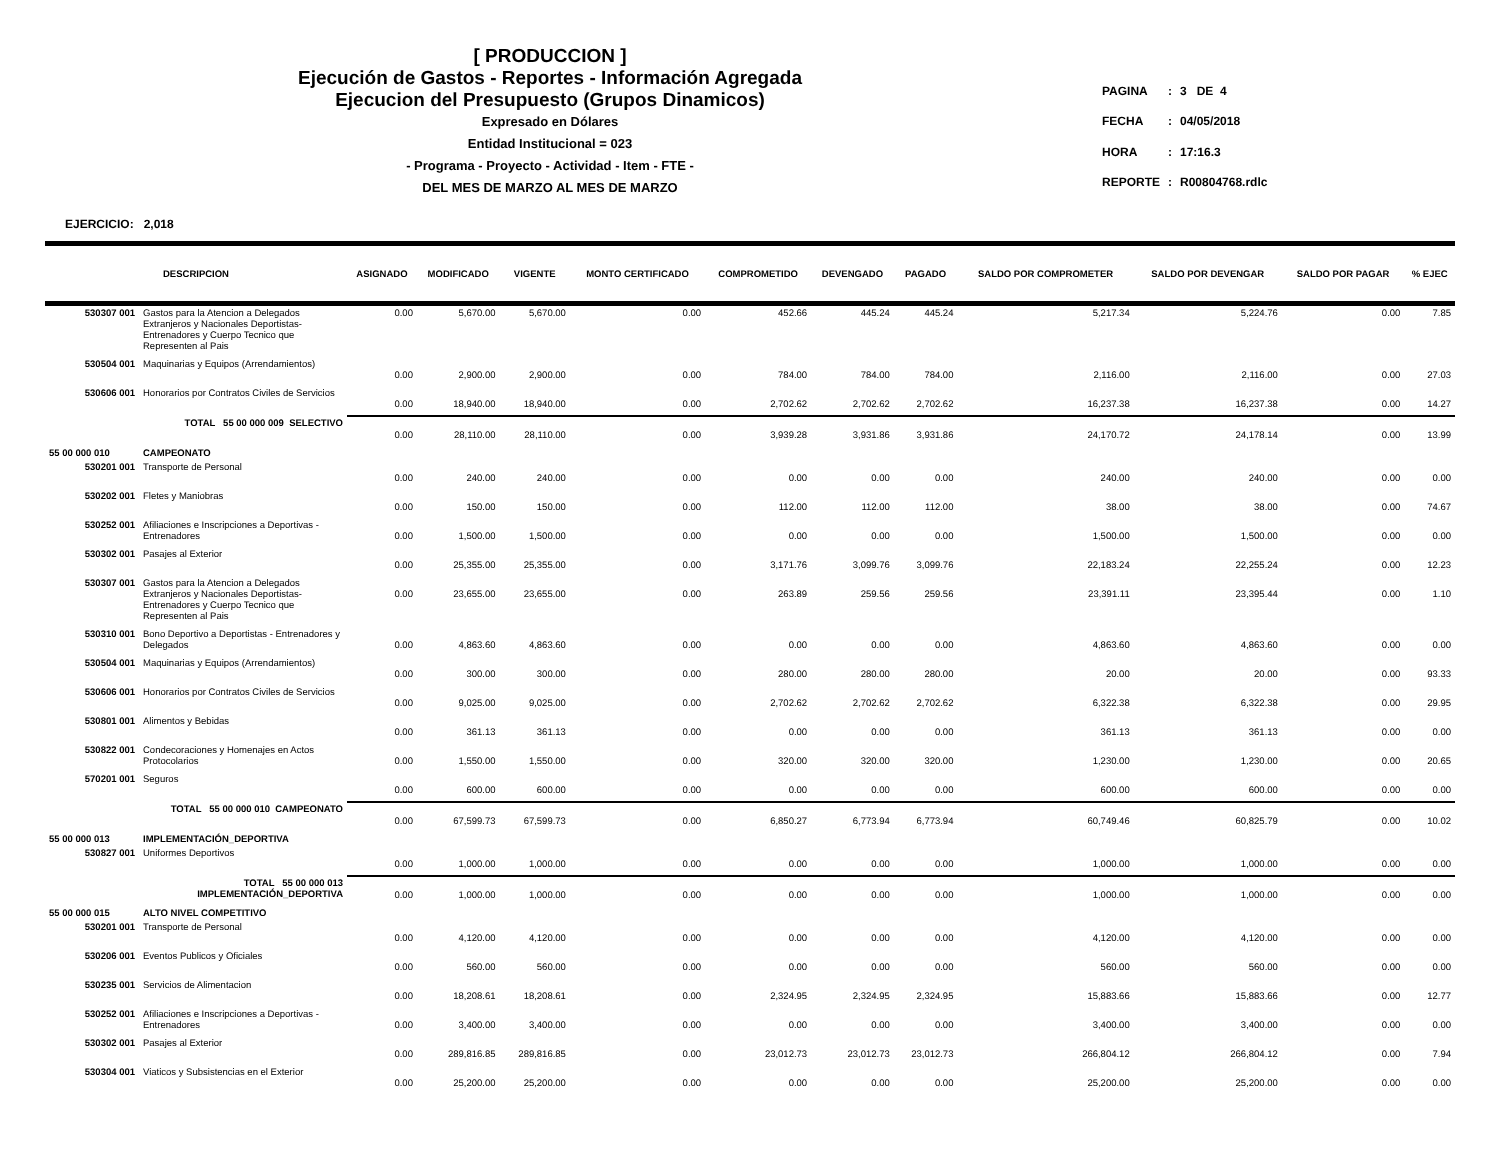[ PRODUCCION ]
Ejecución de Gastos - Reportes - Información Agregada
Ejecucion del Presupuesto (Grupos Dinamicos)
Expresado en Dólares
Entidad Institucional = 023
- Programa - Proyecto - Actividad - Item - FTE -
DEL MES DE MARZO AL MES DE MARZO
| PAGINA | : | 3 DE 4 |
| FECHA | : | 04/05/2018 |
| HORA | : | 17:16.3 |
| REPORTE | : | R00804768.rdlc |
EJERCICIO: 2,018
| DESCRIPCION | | ASIGNADO | MODIFICADO | VIGENTE | MONTO CERTIFICADO | COMPROMETIDO | DEVENGADO | PAGADO | SALDO POR COMPROMETER | SALDO POR DEVENGAR | SALDO POR PAGAR | % EJEC |
| --- | --- | --- | --- | --- | --- | --- | --- | --- | --- | --- | --- | --- |
| 530307 001 | Gastos para la Atencion a Delegados Extranjeros y Nacionales Deportistas-Entrenadores y Cuerpo Tecnico que Representen al Pais | 0.00 | 5,670.00 | 5,670.00 | 0.00 | 452.66 | 445.24 | 445.24 | 5,217.34 | 5,224.76 | 0.00 | 7.85 |
| 530504 001 | Maquinarias y Equipos (Arrendamientos) | 0.00 | 2,900.00 | 2,900.00 | 0.00 | 784.00 | 784.00 | 784.00 | 2,116.00 | 2,116.00 | 0.00 | 27.03 |
| 530606 001 | Honorarios por Contratos Civiles de Servicios | 0.00 | 18,940.00 | 18,940.00 | 0.00 | 2,702.62 | 2,702.62 | 2,702.62 | 16,237.38 | 16,237.38 | 0.00 | 14.27 |
| TOTAL 55 00 000 009 SELECTIVO | | 0.00 | 28,110.00 | 28,110.00 | 0.00 | 3,939.28 | 3,931.86 | 3,931.86 | 24,170.72 | 24,178.14 | 0.00 | 13.99 |
| 55 00 000 010 | CAMPEONATO | | | | | | | | | | | |
| 530201 001 | Transporte de Personal | 0.00 | 240.00 | 240.00 | 0.00 | 0.00 | 0.00 | 0.00 | 240.00 | 240.00 | 0.00 | 0.00 |
| 530202 001 | Fletes y Maniobras | 0.00 | 150.00 | 150.00 | 0.00 | 112.00 | 112.00 | 112.00 | 38.00 | 38.00 | 0.00 | 74.67 |
| 530252 001 | Afiliaciones e Inscripciones a Deportivas - Entrenadores | 0.00 | 1,500.00 | 1,500.00 | 0.00 | 0.00 | 0.00 | 0.00 | 1,500.00 | 1,500.00 | 0.00 | 0.00 |
| 530302 001 | Pasajes al Exterior | 0.00 | 25,355.00 | 25,355.00 | 0.00 | 3,171.76 | 3,099.76 | 3,099.76 | 22,183.24 | 22,255.24 | 0.00 | 12.23 |
| 530307 001 | Gastos para la Atencion a Delegados Extranjeros y Nacionales Deportistas-Entrenadores y Cuerpo Tecnico que Representen al Pais | 0.00 | 23,655.00 | 23,655.00 | 0.00 | 263.89 | 259.56 | 259.56 | 23,391.11 | 23,395.44 | 0.00 | 1.10 |
| 530310 001 | Bono Deportivo a Deportistas - Entrenadores y Delegados | 0.00 | 4,863.60 | 4,863.60 | 0.00 | 0.00 | 0.00 | 0.00 | 4,863.60 | 4,863.60 | 0.00 | 0.00 |
| 530504 001 | Maquinarias y Equipos (Arrendamientos) | 0.00 | 300.00 | 300.00 | 0.00 | 280.00 | 280.00 | 280.00 | 20.00 | 20.00 | 0.00 | 93.33 |
| 530606 001 | Honorarios por Contratos Civiles de Servicios | 0.00 | 9,025.00 | 9,025.00 | 0.00 | 2,702.62 | 2,702.62 | 2,702.62 | 6,322.38 | 6,322.38 | 0.00 | 29.95 |
| 530801 001 | Alimentos y Bebidas | 0.00 | 361.13 | 361.13 | 0.00 | 0.00 | 0.00 | 0.00 | 361.13 | 361.13 | 0.00 | 0.00 |
| 530822 001 | Condecoraciones y Homenajes en Actos Protocolarios | 0.00 | 1,550.00 | 1,550.00 | 0.00 | 320.00 | 320.00 | 320.00 | 1,230.00 | 1,230.00 | 0.00 | 20.65 |
| 570201 001 | Seguros | 0.00 | 600.00 | 600.00 | 0.00 | 0.00 | 0.00 | 0.00 | 600.00 | 600.00 | 0.00 | 0.00 |
| TOTAL 55 00 000 010 CAMPEONATO | | 0.00 | 67,599.73 | 67,599.73 | 0.00 | 6,850.27 | 6,773.94 | 6,773.94 | 60,749.46 | 60,825.79 | 0.00 | 10.02 |
| 55 00 000 013 | IMPLEMENTACIÓN_DEPORTIVA | | | | | | | | | | | |
| 530827 001 | Uniformes Deportivos | 0.00 | 1,000.00 | 1,000.00 | 0.00 | 0.00 | 0.00 | 0.00 | 1,000.00 | 1,000.00 | 0.00 | 0.00 |
| TOTAL 55 00 000 013 IMPLEMENTACIÓN_DEPORTIVA | | 0.00 | 1,000.00 | 1,000.00 | 0.00 | 0.00 | 0.00 | 0.00 | 1,000.00 | 1,000.00 | 0.00 | 0.00 |
| 55 00 000 015 | ALTO NIVEL COMPETITIVO | | | | | | | | | | | |
| 530201 001 | Transporte de Personal | 0.00 | 4,120.00 | 4,120.00 | 0.00 | 0.00 | 0.00 | 0.00 | 4,120.00 | 4,120.00 | 0.00 | 0.00 |
| 530206 001 | Eventos Publicos y Oficiales | 0.00 | 560.00 | 560.00 | 0.00 | 0.00 | 0.00 | 0.00 | 560.00 | 560.00 | 0.00 | 0.00 |
| 530235 001 | Servicios de Alimentacion | 0.00 | 18,208.61 | 18,208.61 | 0.00 | 2,324.95 | 2,324.95 | 2,324.95 | 15,883.66 | 15,883.66 | 0.00 | 12.77 |
| 530252 001 | Afiliaciones e Inscripciones a Deportivas - Entrenadores | 0.00 | 3,400.00 | 3,400.00 | 0.00 | 0.00 | 0.00 | 0.00 | 3,400.00 | 3,400.00 | 0.00 | 0.00 |
| 530302 001 | Pasajes al Exterior | 0.00 | 289,816.85 | 289,816.85 | 0.00 | 23,012.73 | 23,012.73 | 23,012.73 | 266,804.12 | 266,804.12 | 0.00 | 7.94 |
| 530304 001 | Viaticos y Subsistencias en el Exterior | 0.00 | 25,200.00 | 25,200.00 | 0.00 | 0.00 | 0.00 | 0.00 | 25,200.00 | 25,200.00 | 0.00 | 0.00 |